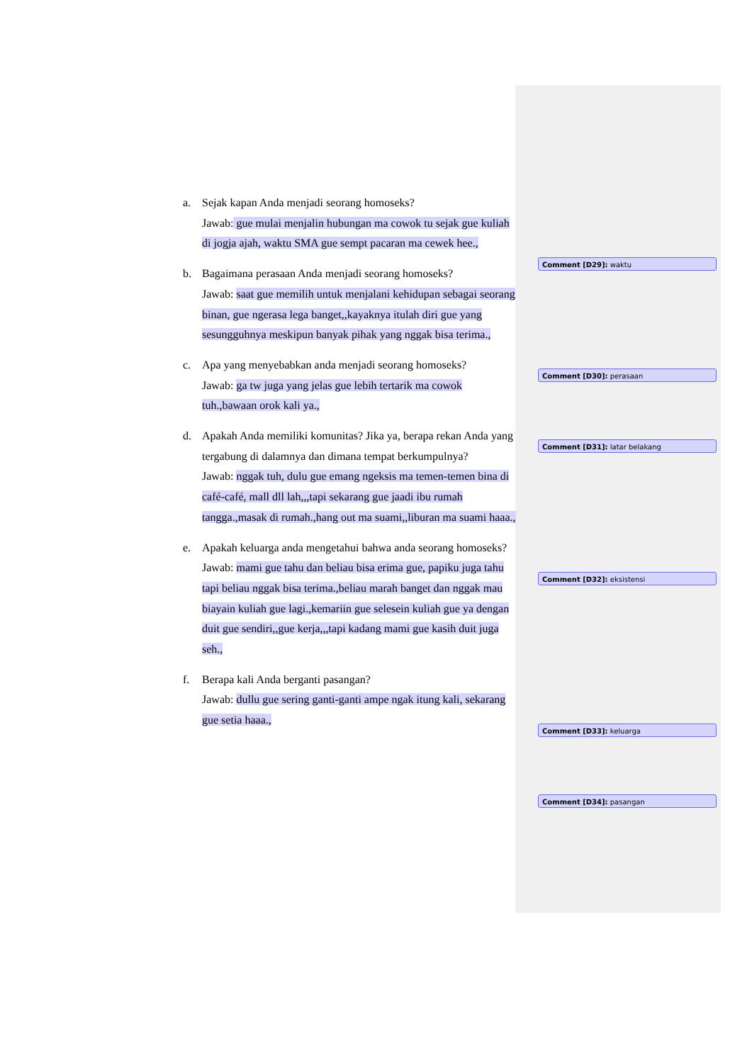a. Sejak kapan Anda menjadi seorang homoseks?
Jawab: gue mulai menjalin hubungan ma cowok tu sejak gue kuliah di jogja ajah, waktu SMA gue sempt pacaran ma cewek hee.,
b. Bagaimana perasaan Anda menjadi seorang homoseks?
Jawab: saat gue memilih untuk menjalani kehidupan sebagai seorang binan, gue ngerasa lega banget,,kayaknya itulah diri gue yang sesungguhnya meskipun banyak pihak yang nggak bisa terima.,
c. Apa yang menyebabkan anda menjadi seorang homoseks?
Jawab: ga tw juga yang jelas gue lebih tertarik ma cowok tuh.,bawaan orok kali ya.,
d. Apakah Anda memiliki komunitas? Jika ya, berapa rekan Anda yang tergabung di dalamnya dan dimana tempat berkumpulnya?
Jawab: nggak tuh, dulu gue emang ngeksis ma temen-temen bina di café-café, mall dll lah,,,tapi sekarang gue jaadi ibu rumah tangga.,masak di rumah.,hang out ma suami,,liburan ma suami haaa.,
e. Apakah keluarga anda mengetahui bahwa anda seorang homoseks?
Jawab: mami gue tahu dan beliau bisa erima gue, papiku juga tahu tapi beliau nggak bisa terima.,beliau marah banget dan nggak mau biayain kuliah gue lagi.,kemariin gue selesein kuliah gue ya dengan duit gue sendiri,,gue kerja,,,tapi kadang mami gue kasih duit juga seh.,
f. Berapa kali Anda berganti pasangan?
Jawab: dullu gue sering ganti-ganti ampe ngak itung kali, sekarang gue setia haaa.,
Comment [D29]: waktu
Comment [D30]: perasaan
Comment [D31]: latar belakang
Comment [D32]: eksistensi
Comment [D33]: keluarga
Comment [D34]: pasangan